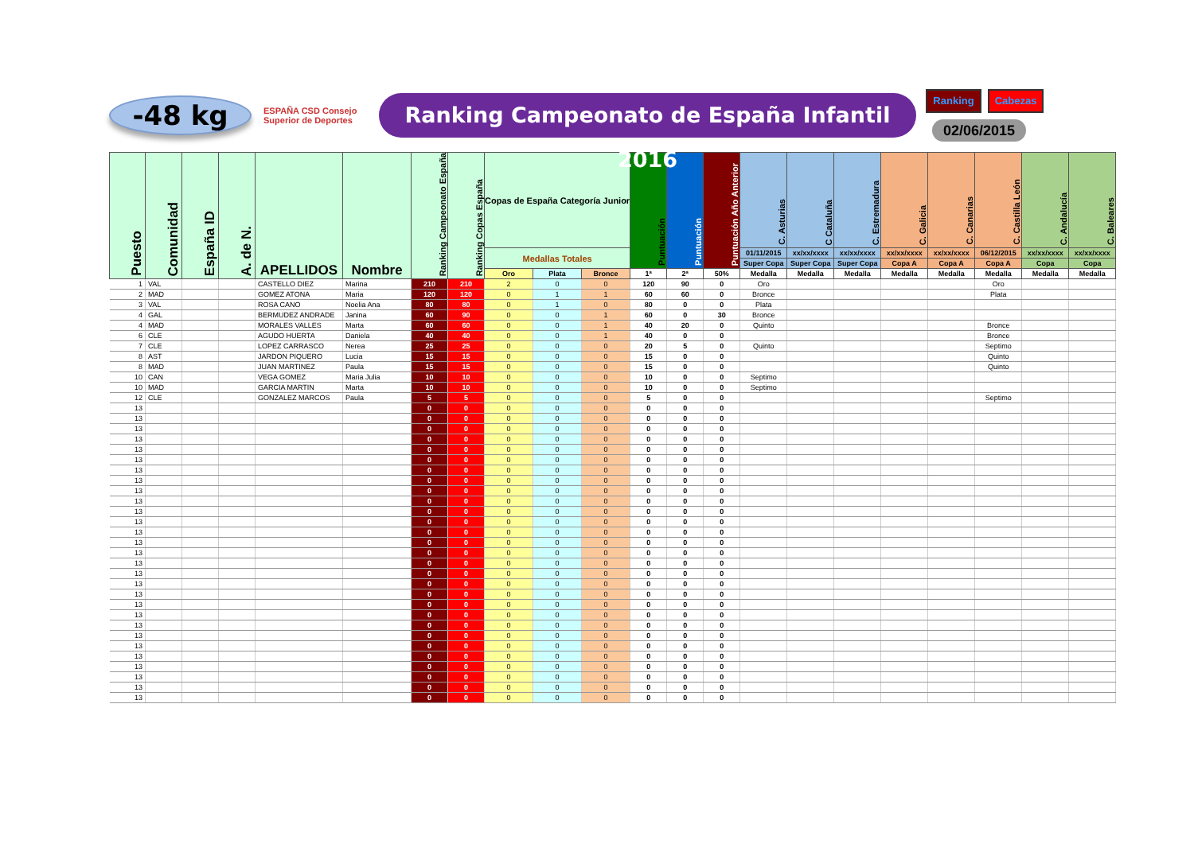-48 kg
ESPAÑA CSD Consejo Superior de Deportes
Ranking Campeonato de España Infantil 2016
Ranking Cabezas
02/06/2015
| Puesto | Comunidad | España ID | A. de N. | APELLIDOS | Nombre | Ranking Campeonato España | Ranking Copas España | Copas de España Categoría Junior | | | Puntuación | Puntuación | Puntuación Año Anterior | C. Asturias | C Cataluña | C. Estremadura | C. Galicia | C. Canarias | C. Castilla León | C. Andalucía | C. Baleares |
| --- | --- | --- | --- | --- | --- | --- | --- | --- | --- | --- | --- | --- | --- | --- | --- | --- | --- | --- | --- | --- | --- |
| | | | | | | | | Medallas Totales | | | | | | 01/11/2015 | xx/xx/xxxx | xx/xx/xxxx | xx/xx/xxxx | xx/xx/xxxx | 06/12/2015 | xx/xx/xxxx | xx/xx/xxxx |
| | | | | | | | | | | | | | | Super Copa | Super Copa | Super Copa | Copa A | Copa A | Copa A | Copa | Copa |
| | | | | | | | | Oro | Plata | Bronce | 1ª | 2ª | 50% | Medalla | Medalla | Medalla | Medalla | Medalla | Medalla | Medalla | Medalla |
| 1 | VAL | | | CASTELLO DIEZ | Marina | 210 | 210 | 2 | 0 | 0 | 120 | 90 | 0 | Oro | | | | | Oro | | |
| 2 | MAD | | | GOMEZ ATONA | Maria | 120 | 120 | 0 | 1 | 1 | 60 | 60 | 0 | Bronce | | | | | Plata | | |
| 3 | VAL | | | ROSA CANO | Noelia Ana | 80 | 80 | 0 | 1 | 0 | 80 | 0 | 0 | Plata | | | | | | | |
| 4 | GAL | | | BERMUDEZ ANDRADE | Janina | 60 | 90 | 0 | 0 | 1 | 60 | 0 | 30 | Bronce | | | | | | | |
| 4 | MAD | | | MORALES VALLES | Marta | 60 | 60 | 0 | 0 | 1 | 40 | 20 | 0 | Quinto | | | | | Bronce | | |
| 6 | CLE | | | AGUDO HUERTA | Daniela | 40 | 40 | 0 | 0 | 1 | 40 | 0 | 0 | | | | | | Bronce | | |
| 7 | CLE | | | LOPEZ CARRASCO | Nerea | 25 | 25 | 0 | 0 | 0 | 20 | 5 | 0 | Quinto | | | | | Septimo | | |
| 8 | AST | | | JARDON PIQUERO | Lucia | 15 | 15 | 0 | 0 | 0 | 15 | 0 | 0 | | | | | | Quinto | | |
| 8 | MAD | | | JUAN MARTINEZ | Paula | 15 | 15 | 0 | 0 | 0 | 15 | 0 | 0 | | | | | | Quinto | | |
| 10 | CAN | | | VEGA GOMEZ | Maria Julia | 10 | 10 | 0 | 0 | 0 | 10 | 0 | 0 | Septimo | | | | | | | |
| 10 | MAD | | | GARCIA MARTIN | Marta | 10 | 10 | 0 | 0 | 0 | 10 | 0 | 0 | Septimo | | | | | | | |
| 12 | CLE | | | GONZALEZ MARCOS | Paula | 5 | 5 | 0 | 0 | 0 | 5 | 0 | 0 | | | | | | Septimo | | |
| 13 | | | | | | 0 | 0 | 0 | 0 | 0 | 0 | 0 | 0 | | | | | | | | |
| 13 | | | | | | 0 | 0 | 0 | 0 | 0 | 0 | 0 | 0 | | | | | | | | |
| 13 | | | | | | 0 | 0 | 0 | 0 | 0 | 0 | 0 | 0 | | | | | | | | |
| 13 | | | | | | 0 | 0 | 0 | 0 | 0 | 0 | 0 | 0 | | | | | | | | |
| 13 | | | | | | 0 | 0 | 0 | 0 | 0 | 0 | 0 | 0 | | | | | | | | |
| 13 | | | | | | 0 | 0 | 0 | 0 | 0 | 0 | 0 | 0 | | | | | | | | |
| 13 | | | | | | 0 | 0 | 0 | 0 | 0 | 0 | 0 | 0 | | | | | | | | |
| 13 | | | | | | 0 | 0 | 0 | 0 | 0 | 0 | 0 | 0 | | | | | | | | |
| 13 | | | | | | 0 | 0 | 0 | 0 | 0 | 0 | 0 | 0 | | | | | | | | |
| 13 | | | | | | 0 | 0 | 0 | 0 | 0 | 0 | 0 | 0 | | | | | | | | |
| 13 | | | | | | 0 | 0 | 0 | 0 | 0 | 0 | 0 | 0 | | | | | | | | |
| 13 | | | | | | 0 | 0 | 0 | 0 | 0 | 0 | 0 | 0 | | | | | | | | |
| 13 | | | | | | 0 | 0 | 0 | 0 | 0 | 0 | 0 | 0 | | | | | | | | |
| 13 | | | | | | 0 | 0 | 0 | 0 | 0 | 0 | 0 | 0 | | | | | | | | |
| 13 | | | | | | 0 | 0 | 0 | 0 | 0 | 0 | 0 | 0 | | | | | | | | |
| 13 | | | | | | 0 | 0 | 0 | 0 | 0 | 0 | 0 | 0 | | | | | | | | |
| 13 | | | | | | 0 | 0 | 0 | 0 | 0 | 0 | 0 | 0 | | | | | | | | |
| 13 | | | | | | 0 | 0 | 0 | 0 | 0 | 0 | 0 | 0 | | | | | | | | |
| 13 | | | | | | 0 | 0 | 0 | 0 | 0 | 0 | 0 | 0 | | | | | | | | |
| 13 | | | | | | 0 | 0 | 0 | 0 | 0 | 0 | 0 | 0 | | | | | | | | |
| 13 | | | | | | 0 | 0 | 0 | 0 | 0 | 0 | 0 | 0 | | | | | | | | |
| 13 | | | | | | 0 | 0 | 0 | 0 | 0 | 0 | 0 | 0 | | | | | | | | |
| 13 | | | | | | 0 | 0 | 0 | 0 | 0 | 0 | 0 | 0 | | | | | | | | |
| 13 | | | | | | 0 | 0 | 0 | 0 | 0 | 0 | 0 | 0 | | | | | | | | |
| 13 | | | | | | 0 | 0 | 0 | 0 | 0 | 0 | 0 | 0 | | | | | | | | |
| 13 | | | | | | 0 | 0 | 0 | 0 | 0 | 0 | 0 | 0 | | | | | | | | |
| 13 | | | | | | 0 | 0 | 0 | 0 | 0 | 0 | 0 | 0 | | | | | | | | |
| 13 | | | | | | 0 | 0 | 0 | 0 | 0 | 0 | 0 | 0 | | | | | | | | |
| 13 | | | | | | 0 | 0 | 0 | 0 | 0 | 0 | 0 | 0 | | | | | | | | |